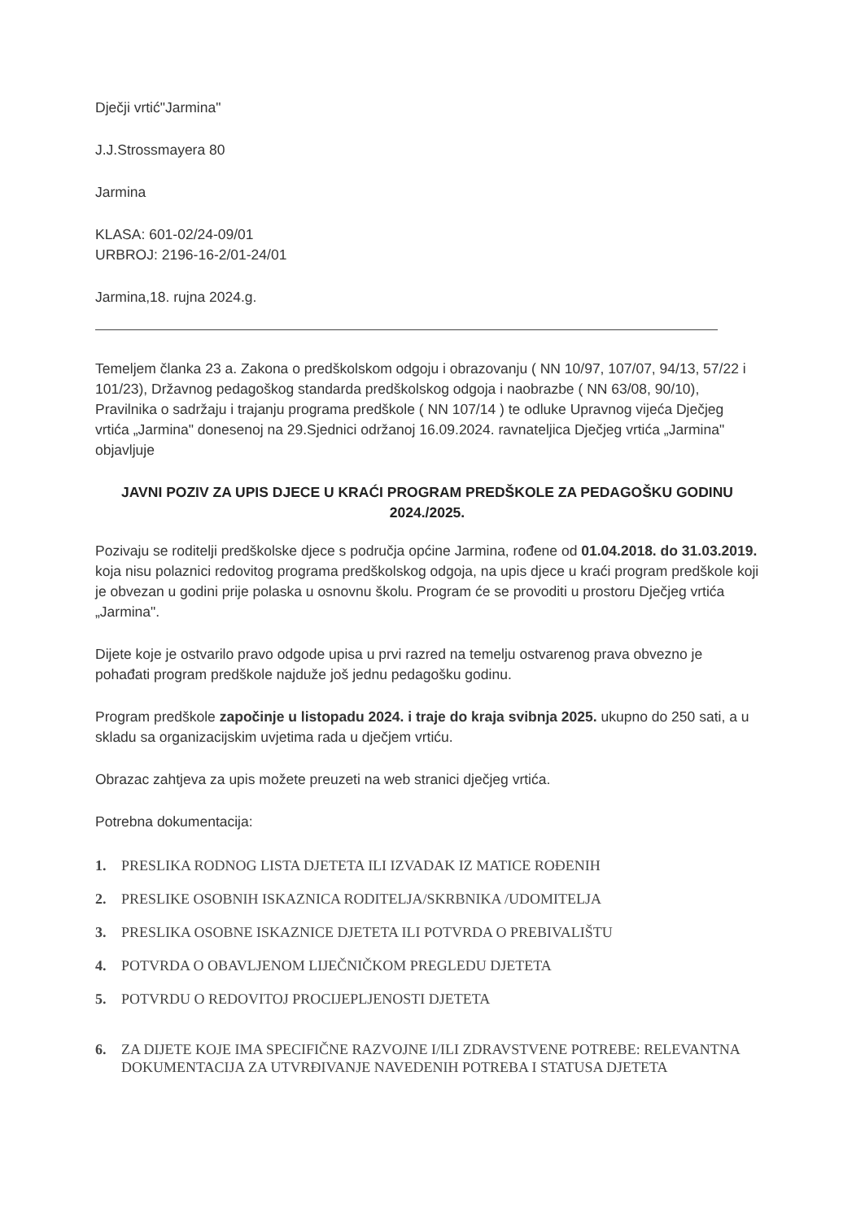Dječji vrtić"Jarmina"
J.J.Strossmayera 80
Jarmina
KLASA: 601-02/24-09/01
URBROJ: 2196-16-2/01-24/01
Jarmina,18. rujna 2024.g.
Temeljem članka 23 a. Zakona o predškolskom odgoju i obrazovanju ( NN 10/97, 107/07, 94/13, 57/22 i 101/23), Državnog pedagoškog standarda predškolskog odgoja i naobrazbe ( NN 63/08, 90/10), Pravilnika o sadržaju i trajanju programa predškole ( NN 107/14 ) te odluke Upravnog vijeća Dječjeg vrtića „Jarmina" donesenoj na 29.Sjednici održanoj 16.09.2024. ravnateljica Dječjeg vrtića „Jarmina" objavljuje
JAVNI POZIV ZA UPIS DJECE U KRAĆI PROGRAM PREDŠKOLE ZA PEDAGOŠKU GODINU 2024./2025.
Pozivaju se roditelji predškolske djece s područja općine Jarmina, rođene od 01.04.2018. do 31.03.2019. koja nisu polaznici redovitog programa predškolskog odgoja, na upis djece u kraći program predškole koji je obvezan u godini prije polaska u osnovnu školu. Program će se provoditi u prostoru Dječjeg vrtića „Jarmina".
Dijete koje je ostvarilo pravo odgode upisa u prvi razred na temelju ostvarenog prava obvezno je pohađati program predškole najduže još jednu pedagošku godinu.
Program predškole započinje u listopadu 2024. i traje do kraja svibnja 2025. ukupno do 250 sati, a u skladu sa organizacijskim uvjetima rada u dječjem vrtiću.
Obrazac zahtjeva za upis možete preuzeti na web stranici dječjeg vrtića.
Potrebna dokumentacija:
1. PRESLIKA RODNOG LISTA DJETETA ILI IZVADAK IZ MATICE ROĐENIH
2. PRESLIKE OSOBNIH ISKAZNICA RODITELJA/SKRBNIKA /UDOMITELJA
3. PRESLIKA OSOBNE ISKAZNICE DJETETA ILI POTVRDA O PREBIVALIŠTU
4. POTVRDA O OBAVLJENOM LIJEČNIČKOM PREGLEDU DJETETA
5. POTVRDU O REDOVITOJ PROCIJEPLJENOSTI DJETETA
6. ZA DIJETE KOJE IMA SPECIFIČNE RAZVOJNE I/ILI ZDRAVSTVENE POTREBE: RELEVANTNA DOKUMENTACIJA ZA UTVRĐIVANJE NAVEDENIH POTREBA I STATUSA DJETETA